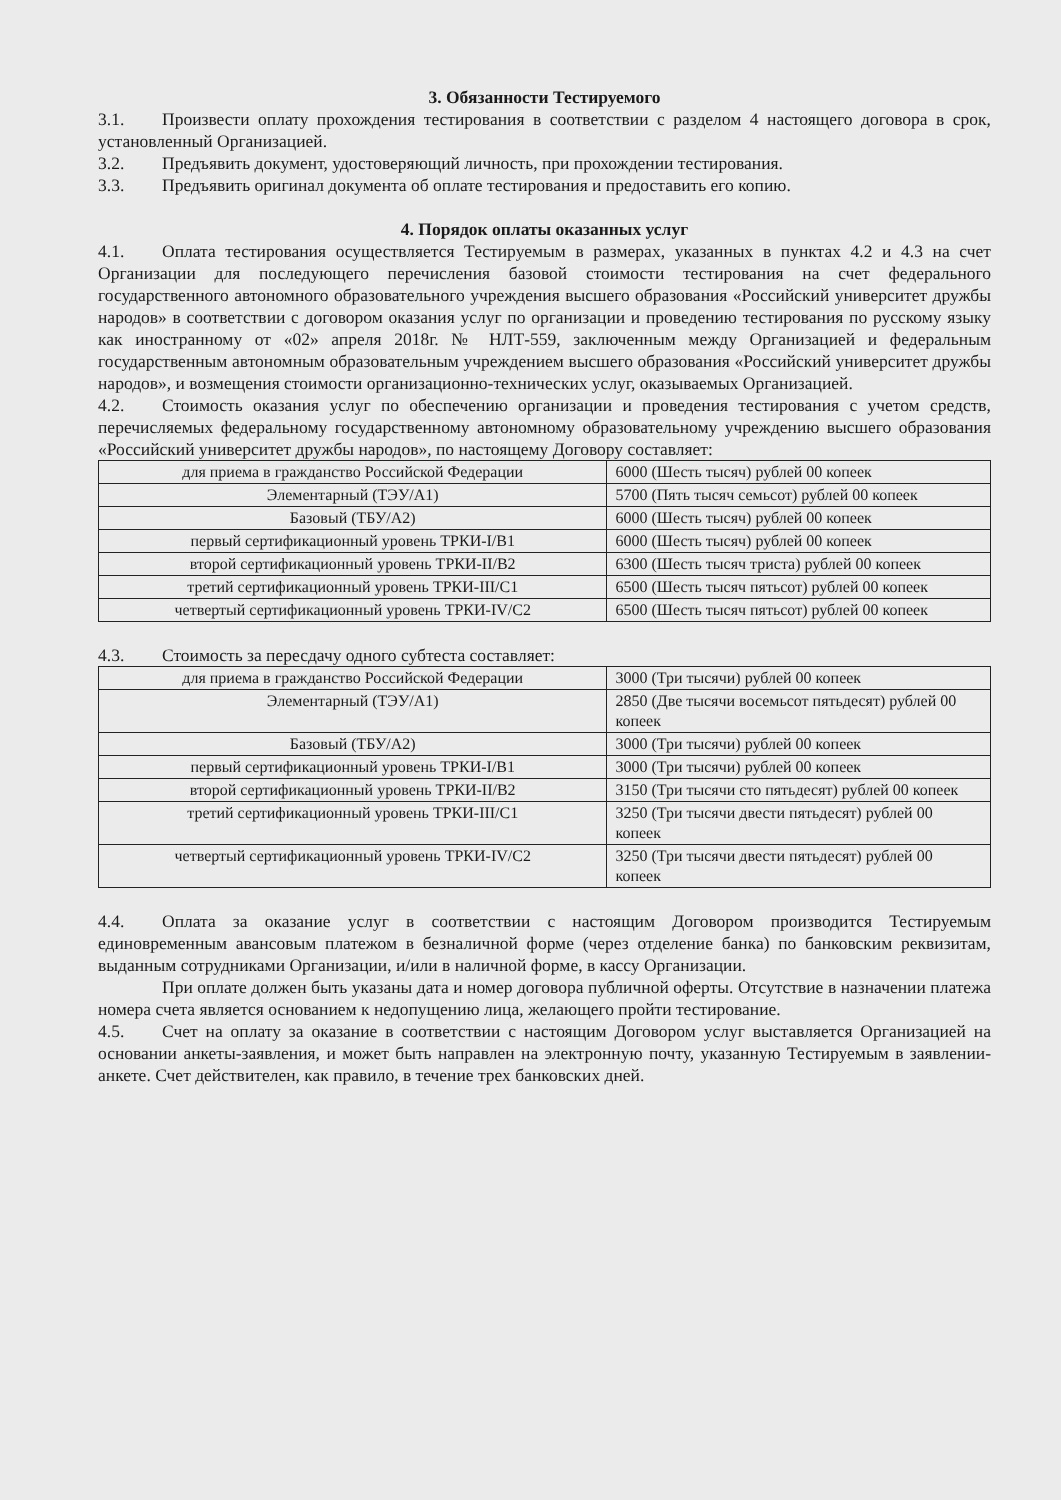3. Обязанности Тестируемого
3.1. Произвести оплату прохождения тестирования в соответствии с разделом 4 настоящего договора в срок, установленный Организацией.
3.2. Предъявить документ, удостоверяющий личность, при прохождении тестирования.
3.3. Предъявить оригинал документа об оплате тестирования и предоставить его копию.
4. Порядок оплаты оказанных услуг
4.1. Оплата тестирования осуществляется Тестируемым в размерах, указанных в пунктах 4.2 и 4.3 на счет Организации для последующего перечисления базовой стоимости тестирования на счет федерального государственного автономного образовательного учреждения высшего образования «Российский университет дружбы народов» в соответствии с договором оказания услуг по организации и проведению тестирования по русскому языку как иностранному от «02» апреля 2018г. № НЛТ-559, заключенным между Организацией и федеральным государственным автономным образовательным учреждением высшего образования «Российский университет дружбы народов», и возмещения стоимости организационно-технических услуг, оказываемых Организацией.
4.2. Стоимость оказания услуг по обеспечению организации и проведения тестирования с учетом средств, перечисляемых федеральному государственному автономному образовательному учреждению высшего образования «Российский университет дружбы народов», по настоящему Договору составляет:
| для приема в гражданство Российской Федерации | 6000 (Шесть тысяч) рублей 00 копеек |
| Элементарный (ТЭУ/А1) | 5700 (Пять тысяч семьсот) рублей 00 копеек |
| Базовый (ТБУ/А2) | 6000 (Шесть тысяч) рублей 00 копеек |
| первый сертификационный уровень ТРКИ-I/B1 | 6000 (Шесть тысяч) рублей 00 копеек |
| второй сертификационный уровень ТРКИ-II/B2 | 6300 (Шесть тысяч триста) рублей 00 копеек |
| третий сертификационный уровень ТРКИ-III/C1 | 6500 (Шесть тысяч пятьсот) рублей 00 копеек |
| четвертый сертификационный уровень ТРКИ-IV/C2 | 6500 (Шесть тысяч пятьсот) рублей 00 копеек |
4.3. Стоимость за пересдачу одного субтеста составляет:
| для приема в гражданство Российской Федерации | 3000 (Три тысячи) рублей 00 копеек |
| Элементарный (ТЭУ/А1) | 2850 (Две тысячи восемьсот пятьдесят) рублей 00 копеек |
| Базовый (ТБУ/А2) | 3000 (Три тысячи) рублей 00 копеек |
| первый сертификационный уровень ТРКИ-I/B1 | 3000 (Три тысячи) рублей 00 копеек |
| второй сертификационный уровень ТРКИ-II/B2 | 3150 (Три тысячи сто пятьдесят) рублей 00 копеек |
| третий сертификационный уровень ТРКИ-III/C1 | 3250 (Три тысячи двести пятьдесят) рублей 00 копеек |
| четвертый сертификационный уровень ТРКИ-IV/C2 | 3250 (Три тысячи двести пятьдесят) рублей 00 копеек |
4.4. Оплата за оказание услуг в соответствии с настоящим Договором производится Тестируемым единовременным авансовым платежом в безналичной форме (через отделение банка) по банковским реквизитам, выданным сотрудниками Организации, и/или в наличной форме, в кассу Организации.
При оплате должен быть указаны дата и номер договора публичной оферты. Отсутствие в назначении платежа номера счета является основанием к недопущению лица, желающего пройти тестирование.
4.5. Счет на оплату за оказание в соответствии с настоящим Договором услуг выставляется Организацией на основании анкеты-заявления, и может быть направлен на электронную почту, указанную Тестируемым в заявлении-анкете. Счет действителен, как правило, в течение трех банковских дней.